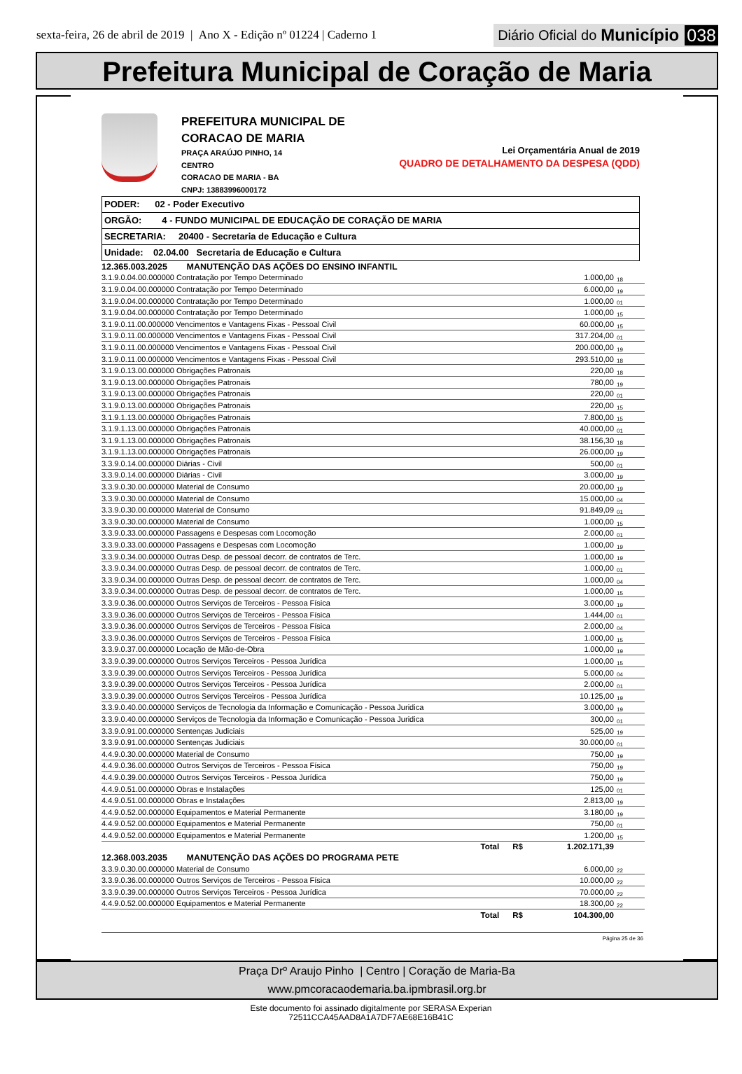sexta-feira, 26 de abril de 2019 | Ano X - Edição nº 01224 | Caderno 1
Diário Oficial do Município 038
Prefeitura Municipal de Coração de Maria
PREFEITURA MUNICIPAL DE CORACAO DE MARIA
PRAÇA ARAÚJO PINHO, 14
CENTRO
CORACAO DE MARIA - BA
CNPJ: 13883996000172
Lei Orçamentária Anual de 2019
QUADRO DE DETALHAMENTO DA DESPESA (QDD)
PODER: 02 - Poder Executivo
ORGÃO: 4 - FUNDO MUNICIPAL DE EDUCAÇÃO DE CORAÇÃO DE MARIA
SECRETARIA: 20400 - Secretaria de Educação e Cultura
Unidade: 02.04.00 Secretaria de Educação e Cultura
| 12.365.003.2025 MANUTENÇÃO DAS AÇÕES DO ENSINO INFANTIL | | |
| 3.1.9.0.04.00.000000 Contratação por Tempo Determinado | 1.000,00 | 18 |
| 3.1.9.0.04.00.000000 Contratação por Tempo Determinado | 6.000,00 | 19 |
| 3.1.9.0.04.00.000000 Contratação por Tempo Determinado | 1.000,00 | 01 |
| 3.1.9.0.04.00.000000 Contratação por Tempo Determinado | 1.000,00 | 15 |
| 3.1.9.0.11.00.000000 Vencimentos e Vantagens Fixas - Pessoal Civil | 60.000,00 | 15 |
| 3.1.9.0.11.00.000000 Vencimentos e Vantagens Fixas - Pessoal Civil | 317.204,00 | 01 |
| 3.1.9.0.11.00.000000 Vencimentos e Vantagens Fixas - Pessoal Civil | 200.000,00 | 19 |
| 3.1.9.0.11.00.000000 Vencimentos e Vantagens Fixas - Pessoal Civil | 293.510,00 | 18 |
| 3.1.9.0.13.00.000000 Obrigações Patronais | 220,00 | 18 |
| 3.1.9.0.13.00.000000 Obrigações Patronais | 780,00 | 19 |
| 3.1.9.0.13.00.000000 Obrigações Patronais | 220,00 | 01 |
| 3.1.9.0.13.00.000000 Obrigações Patronais | 220,00 | 15 |
| 3.1.9.1.13.00.000000 Obrigações Patronais | 7.800,00 | 15 |
| 3.1.9.1.13.00.000000 Obrigações Patronais | 40.000,00 | 01 |
| 3.1.9.1.13.00.000000 Obrigações Patronais | 38.156,30 | 18 |
| 3.1.9.1.13.00.000000 Obrigações Patronais | 26.000,00 | 19 |
| 3.3.9.0.14.00.000000 Diárias - Civil | 500,00 | 01 |
| 3.3.9.0.14.00.000000 Diárias - Civil | 3.000,00 | 19 |
| 3.3.9.0.30.00.000000 Material de Consumo | 20.000,00 | 19 |
| 3.3.9.0.30.00.000000 Material de Consumo | 15.000,00 | 04 |
| 3.3.9.0.30.00.000000 Material de Consumo | 91.849,09 | 01 |
| 3.3.9.0.30.00.000000 Material de Consumo | 1.000,00 | 15 |
| 3.3.9.0.33.00.000000 Passagens e Despesas com Locomoção | 2.000,00 | 01 |
| 3.3.9.0.33.00.000000 Passagens e Despesas com Locomoção | 1.000,00 | 19 |
| 3.3.9.0.34.00.000000 Outras Desp. de pessoal decorr. de contratos de Terc. | 1.000,00 | 19 |
| 3.3.9.0.34.00.000000 Outras Desp. de pessoal decorr. de contratos de Terc. | 1.000,00 | 01 |
| 3.3.9.0.34.00.000000 Outras Desp. de pessoal decorr. de contratos de Terc. | 1.000,00 | 04 |
| 3.3.9.0.34.00.000000 Outras Desp. de pessoal decorr. de contratos de Terc. | 1.000,00 | 15 |
| 3.3.9.0.36.00.000000 Outros Serviços de Terceiros - Pessoa Física | 3.000,00 | 19 |
| 3.3.9.0.36.00.000000 Outros Serviços de Terceiros - Pessoa Física | 1.444,00 | 01 |
| 3.3.9.0.36.00.000000 Outros Serviços de Terceiros - Pessoa Física | 2.000,00 | 04 |
| 3.3.9.0.36.00.000000 Outros Serviços de Terceiros - Pessoa Física | 1.000,00 | 15 |
| 3.3.9.0.37.00.000000 Locação de Mão-de-Obra | 1.000,00 | 19 |
| 3.3.9.0.39.00.000000 Outros Serviços Terceiros - Pessoa Jurídica | 1.000,00 | 15 |
| 3.3.9.0.39.00.000000 Outros Serviços Terceiros - Pessoa Jurídica | 5.000,00 | 04 |
| 3.3.9.0.39.00.000000 Outros Serviços Terceiros - Pessoa Jurídica | 2.000,00 | 01 |
| 3.3.9.0.39.00.000000 Outros Serviços Terceiros - Pessoa Jurídica | 10.125,00 | 19 |
| 3.3.9.0.40.00.000000 Serviços de Tecnologia da Informação e Comunicação - Pessoa Juridica | 3.000,00 | 19 |
| 3.3.9.0.40.00.000000 Serviços de Tecnologia da Informação e Comunicação - Pessoa Juridica | 300,00 | 01 |
| 3.3.9.0.91.00.000000 Sentenças Judiciais | 525,00 | 19 |
| 3.3.9.0.91.00.000000 Sentenças Judiciais | 30.000,00 | 01 |
| 4.4.9.0.30.00.000000 Material de Consumo | 750,00 | 19 |
| 4.4.9.0.36.00.000000 Outros Serviços de Terceiros - Pessoa Física | 750,00 | 19 |
| 4.4.9.0.39.00.000000 Outros Serviços Terceiros - Pessoa Jurídica | 750,00 | 19 |
| 4.4.9.0.51.00.000000 Obras e Instalações | 125,00 | 01 |
| 4.4.9.0.51.00.000000 Obras e Instalações | 2.813,00 | 19 |
| 4.4.9.0.52.00.000000 Equipamentos e Material Permanente | 3.180,00 | 19 |
| 4.4.9.0.52.00.000000 Equipamentos e Material Permanente | 750,00 | 01 |
| 4.4.9.0.52.00.000000 Equipamentos e Material Permanente | 1.200,00 | 15 |
| Total R$ | 1.202.171,39 | |
| 12.368.003.2035 MANUTENÇÃO DAS AÇÕES DO PROGRAMA PETE | | |
| 3.3.9.0.30.00.000000 Material de Consumo | 6.000,00 | 22 |
| 3.3.9.0.36.00.000000 Outros Serviços de Terceiros - Pessoa Física | 10.000,00 | 22 |
| 3.3.9.0.39.00.000000 Outros Serviços Terceiros - Pessoa Jurídica | 70.000,00 | 22 |
| 4.4.9.0.52.00.000000 Equipamentos e Material Permanente | 18.300,00 | 22 |
| Total R$ | 104.300,00 | |
Página 25 de 36
Praça Drº Araujo Pinho | Centro | Coração de Maria-Ba
www.pmcoracaodemaria.ba.ipmbrasil.org.br
Este documento foi assinado digitalmente por SERASA Experian
72511CCA45AAD8A1A7DF7AE68E16B41C